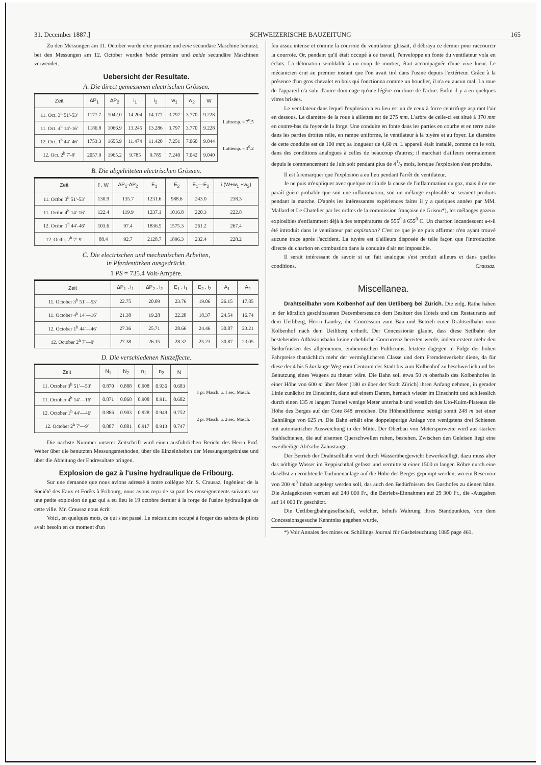31. December 1887.] SCHWEIZERISCHE BAUZEITUNG 165
Zu den Messungen am 11. October wurde eine primäre und eine secundäre Maschine benutzt; bei den Messungen am 12. October wurden beide primäre und beide secundäre Maschinen verwendet.
Uebersicht der Resultate.
A. Die direct gemessenen electrischen Grössen.
| Zeit | ΔP<sub>1</sub> | ΔP<sub>2</sub> | i<sub>1</sub> | i<sub>2</sub> | w<sub>1</sub> | w<sub>2</sub> | W | |
| --- | --- | --- | --- | --- | --- | --- | --- | --- |
| 11. Oct. 3<sup>h</sup> 51′-53′ | 1177.7 | 1042.0 | 14.204 | 14.177 | 3.797 | 3.770 | 9.228 | Lufttemp. = 7<sup>0</sup>.5 |
| 11. Oct. 4<sup>h</sup> 14′-16′ | 1186.8 | 1066.9 | 13.245 | 13.286 | 3.797 | 3.770 | 9.228 | |
| 12. Oct. 1<sup>h</sup> 44′-46′ | 1753.3 | 1655.9 | 11.474 | 11.420 | 7.251 | 7.060 | 9.044 | Lufttemp. = 3<sup>0</sup>.2 |
| 12. Oct. 2<sup>h</sup> 7′-9′ | 2057.9 | 1965.2 | 9.785 | 9.785 | 7.240 | 7.042 | 9.040 | |
B. Die abgeleiteten electrischen Grössen.
| Zeit | ī . W | ΔP<sub>1</sub>-ΔP<sub>2</sub> | E<sub>1</sub> | E<sub>2</sub> | E<sub>1</sub>—E<sub>2</sub> | ī.(W+w<sub>1</sub> +w<sub>2</sub>) |
| --- | --- | --- | --- | --- | --- | --- |
| 11. Octbr. 3<sup>h</sup> 51′-53′ | 130.9 | 135.7 | 1231.6 | 988.6 | 243.0 | 238.3 |
| 11. Octbr. 4<sup>h</sup> 14′-16′ | 122.4 | 119.9 | 1237.1 | 1016.8 | 220.3 | 222.8 |
| 12. Octbr. 1<sup>h</sup> 44′-46′ | 103.6 | 97.4 | 1836.5 | 1575.3 | 261.2 | 267.4 |
| 12. Octbr. 2<sup>h</sup> 7′-9′ | 88.4 | 92.7 | 2128.7 | 1896.3 | 232.4 | 228.2 |
C. Die electrischen und mechanischen Arbeiten,
in Pferdestärken ausgedrückt.
1 PS = 735.4 Volt-Ampère.
| Zeit | ΔP<sub>1</sub> . i<sub>1</sub> | ΔP<sub>2</sub> . i<sub>2</sub> | E<sub>1</sub> . i<sub>1</sub> | E<sub>2</sub> . i<sub>2</sub> | A<sub>1</sub> | A<sub>2</sub> |
| --- | --- | --- | --- | --- | --- | --- |
| 11. October 3<sup>h</sup> 51′—53′ | 22.75 | 20.09 | 23.76 | 19.06 | 26.15 | 17.85 |
| 11. October 4<sup>h</sup> 14′—16′ | 21.38 | 19.28 | 22.28 | 18.37 | 24.54 | 16.74 |
| 12. October 1<sup>h</sup> 44′—46′ | 27.36 | 25.71 | 28.66 | 24.46 | 30.87 | 23.21 |
| 12. October 2<sup>h</sup> 7′—9′ | 27.38 | 26.15 | 28.32 | 25.23 | 30.87 | 23.05 |
D. Die verschiedenen Nutzeffecte.
| Zeit | N<sub>1</sub> | N<sub>2</sub> | n<sub>1</sub> | n<sub>2</sub> | N | |
| --- | --- | --- | --- | --- | --- | --- |
| 11. October 3<sup>h</sup> 51′—53′ | 0.870 | 0.888 | 0.908 | 0.936 | 0.683 | 1 pr. Masch. u. 1 sec. Masch. |
| 11. October 4<sup>h</sup> 14′—16′ | 0.871 | 0.868 | 0.908 | 0.911 | 0.682 | |
| 12. October 1<sup>h</sup> 44′—46′ | 0.886 | 0.903 | 0.928 | 0.949 | 0.752 | 2 pr. Masch. u. 2 sec. Masch. |
| 12. October 2<sup>h</sup> 7′—9′ | 0.887 | 0.881 | 0.917 | 0.913 | 0.747 | |
Die nächste Nummer unserer Zeitschrift wird einen ausführlichen Bericht des Herrn Prof. Weber über die benutzten Messungsmethoden, über die Einzelnheiten der Messungsergebnisse und über die Ableitung der Endresultate bringen.
Explosion de gaz à l'usine hydraulique de Fribourg.
Sur une demande que nous avions adressé à notre collègue Mr. S. Crausaz, Ingénieur de la Société des Eaux et Forêts à Fribourg, nous avons reçu de sa part les renseignements suivants sur une petite explosion de gaz qui a eu lieu le 19 octobre dernier à la forge de l'usine hydraulique de cette ville. Mr. Crausaz nous écrit :
Voici, en quelques mots, ce qui s'est passé. Le mécanicien occupé à forger des sabots de pilots avait besoin en ce moment d'un
feu assez intense et comme la courroie du ventilateur glissait, il débraya ce dernier pour raccourcir la courroie. Or, pendant qu'il était occupé à ce travail, l'enveloppe en fonte du ventilateur vola en éclats. La détonation semblable à un coup de mortier, était accompagnée d'une vive lueur. Le mécanicien crut au premier instant que l'on avait tiré dans l'usine depuis l'extérieur. Grâce à la présence d'un gros chevalet en bois qui fonctionna comme un bouclier, il n'a eu aucun mal. La roue de l'appareil n'a subi d'autre dommage qu'une légère courbure de l'arbre. Enfin il y a eu quelques vitres brisées.
Le ventilateur dans lequel l'explosion a eu lieu est un de ceux à force centrifuge aspirant l'air en dessous. Le diamètre de la roue à aillettes est de 275 mm. L'arbre de celle-ci est situé à 370 mm en contre-bas du foyer de la forge. Une conduite en fonte dans les parties en courbe et en terre cuite dans les parties droites relie, en rampe uniforme, le ventilateur à la tuyère et au foyer. Le diamètre de cette conduite est de 100 mm; sa longueur de 4,60 m. L'appareil était installé, comme on le voit, dans des conditions analogues à celles de beaucoup d'autres; il marchait d'ailleurs normalement depuis le commencement de Juin soit pendant plus de 41/2 mois, lorsque l'explosion s'est produite.
Il est à remarquer que l'explosion a eu lieu pendant l'arrêt du ventilateur.
Je ne puis m'expliquer avec quelque certitude la cause de l'inflammation du gaz, mais il ne me paraît guère probable que soit une inflammation, soit un mélange explosible se seraient produits pendant la marche. D'après les intéressantes expériences faites il y a quelques années par MM. Mallard et Le Chatelier par les ordres de la commission française de Grisou*), les mélanges gazeux explosibles s'enflamment déjà à des températures de 555<sup>0</sup> à 655<sup>0</sup> C. Un charbon incandescent a-t-il été introduit dans le ventilateur par aspiration? C'est ce que je ne puis affirmer n'en ayant trouvé aucune trace après l'accident. La tuyère est d'ailleurs disposée de telle façon que l'introduction directe du charbon en combustion dans la conduite d'air est impossible.
Il serait intéressant de savoir si un fait analogue s'est produit ailleurs et dans quelles conditions. Crausaz.
Miscellanea.
Drahtseilbahn vom Kolbenhof auf den Uetliberg bei Zürich. Die eidg. Räthe haben in der kürzlich geschlossenen Decembersession dem Besitzer des Hotels und des Restaurants auf dem Uetliberg, Herrn Landry, die Concession zum Bau und Betrieb einer Drahtseilbahn vom Kolbenhof nach dem Uetliberg ertheilt. Der Concessionär glaubt, dass diese Seilbahn der bestehenden Adhäsionsbahn keine erhebliche Concurrenz bereiten werde, indem erstere mehr den Bedürfnissen des allgemeinen, einheimischen Publicums, letztere dagegen in Folge der hohen Fahrpreise thatsächlich mehr der vermöglicheren Classe und dem Fremdenverkehr diene, da für diese der 4 bis 5 km lange Weg vom Centrum der Stadt bis zum Kolbenhof zu beschwerlich und bei Benutzung eines Wagens zu theuer wäre. Die Bahn soll etwa 50 m oberhalb des Kolbenhofes in einer Höhe von 600 m über Meer (180 m über der Stadt Zürich) ihren Anfang nehmen, in gerader Linie zunächst im Einschnitt, dann auf einem Damm, hernach wieder im Einschnitt und schliesslich durch einen 135 m langen Tunnel wenige Meter unterhalb und westlich des Uto-Kulm-Plateaus die Höhe des Berges auf der Cote 848 erreichen. Die Höhendifferenz beträgt somit 248 m bei einer Bahnlänge von 625 m. Die Bahn erhält eine doppelspurige Anlage von wenigstens drei Schienen mit automatischer Ausweichung in der Mitte. Der Oberbau von Meterspurweite wird aus starken Stahlschienen, die auf eisernen Querschwellen ruhen, bestehen. Zwischen den Geleisen liegt eine zweitheilige Abt'sche Zahnstange.
Der Betrieb der Drahtseilbahn wird durch Wasserübergewicht bewerkstelligt, dazu muss aber das nöthige Wasser im Reppischthal gefasst und vermittelst einer 1500 m langen Röhre durch eine daselbst zu errichtende Turbinenanlage auf die Höhe des Berges gepumpt werden, wo ein Reservoir von 200 m<sup>3</sup> Inhalt angelegt werden soll, das auch den Bedürfnissen des Gasthofes zu dienen hätte. Die Anlagekosten werden auf 240 000 Fr., die Betriebs-Einnahmen auf 29 300 Fr., die -Ausgaben auf 14 000 Fr. geschätzt.
Die Uetlibergbahngesellschaft, welcher, behufs Wahrung ihres Standpunktes, von dem Concessionsgesuche Kenntniss gegeben wurde,
*) Voir Annales des mines ou Schillings Journal für Gasbeleuchtung 1885 page 461.